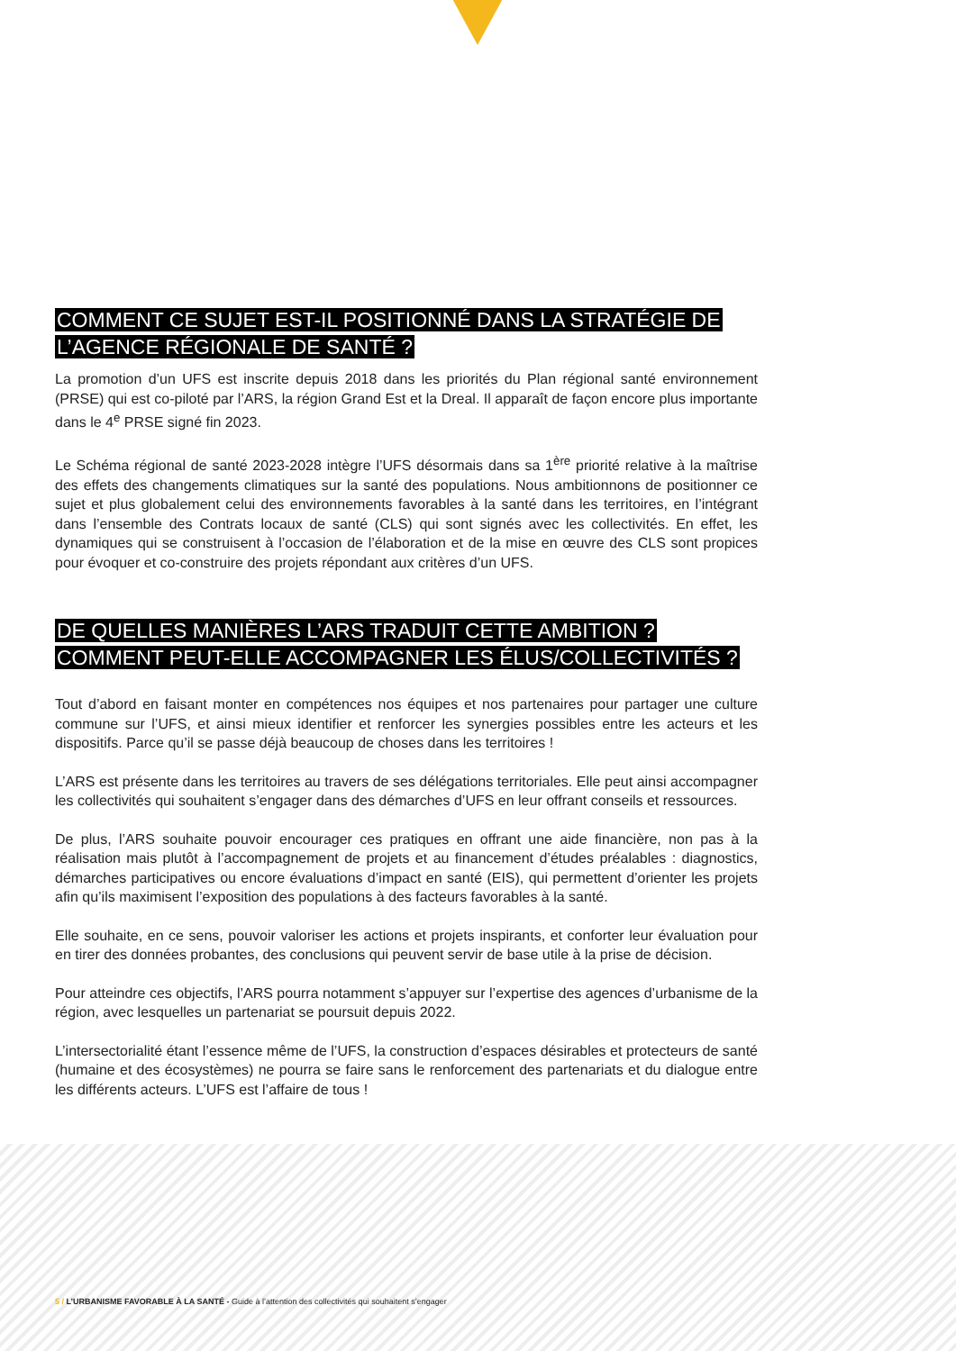COMMENT CE SUJET EST-IL POSITIONNÉ DANS LA STRATÉGIE DE
L’AGENCE RÉGIONALE DE SANTÉ ?
La promotion d’un UFS est inscrite depuis 2018 dans les priorités du Plan régional santé environnement (PRSE) qui est co-piloté par l’ARS, la région Grand Est et la Dreal. Il apparaît de façon encore plus importante dans le 4<sup>e</sup> PRSE signé fin 2023.
Le Schéma régional de santé 2023-2028 intègre l’UFS désormais dans sa 1<sup>ère</sup> priorité relative à la maîtrise des effets des changements climatiques sur la santé des populations. Nous ambitionnons de positionner ce sujet et plus globalement celui des environnements favorables à la santé dans les territoires, en l’intégrant dans l’ensemble des Contrats locaux de santé (CLS) qui sont signés avec les collectivités. En effet, les dynamiques qui se construisent à l’occasion de l’élaboration et de la mise en œuvre des CLS sont propices pour évoquer et co-construire des projets répondant aux critères d’un UFS.
DE QUELLES MANIÈRES L’ARS TRADUIT CETTE AMBITION ?
COMMENT PEUT-ELLE ACCOMPAGNER LES ÉLUS/COLLECTIVITÉS ?
Tout d’abord en faisant monter en compétences nos équipes et nos partenaires pour partager une culture commune sur l’UFS, et ainsi mieux identifier et renforcer les synergies possibles entre les acteurs et les dispositifs. Parce qu’il se passe déjà beaucoup de choses dans les territoires !
L’ARS est présente dans les territoires au travers de ses délégations territoriales. Elle peut ainsi accompagner les collectivités qui souhaitent s’engager dans des démarches d’UFS en leur offrant conseils et ressources.
De plus, l’ARS souhaite pouvoir encourager ces pratiques en offrant une aide financière, non pas à la réalisation mais plutôt à l’accompagnement de projets et au financement d’études préalables : diagnostics, démarches participatives ou encore évaluations d’impact en santé (EIS), qui permettent d’orienter les projets afin qu’ils maximisent l’exposition des populations à des facteurs favorables à la santé.
Elle souhaite, en ce sens, pouvoir valoriser les actions et projets inspirants, et conforter leur évaluation pour en tirer des données probantes, des conclusions qui peuvent servir de base utile à la prise de décision.
Pour atteindre ces objectifs, l’ARS pourra notamment s’appuyer sur l’expertise des agences d’urbanisme de la région, avec lesquelles un partenariat se poursuit depuis 2022.
L’intersectorialité étant l’essence même de l’UFS, la construction d’espaces désirables et protecteurs de santé (humaine et des écosystèmes) ne pourra se faire sans le renforcement des partenariats et du dialogue entre les différents acteurs. L’UFS est l’affaire de tous !
5 / L’URBANISME FAVORABLE À LA SANTÉ - Guide à l’attention des collectivités qui souhaitent s’engager